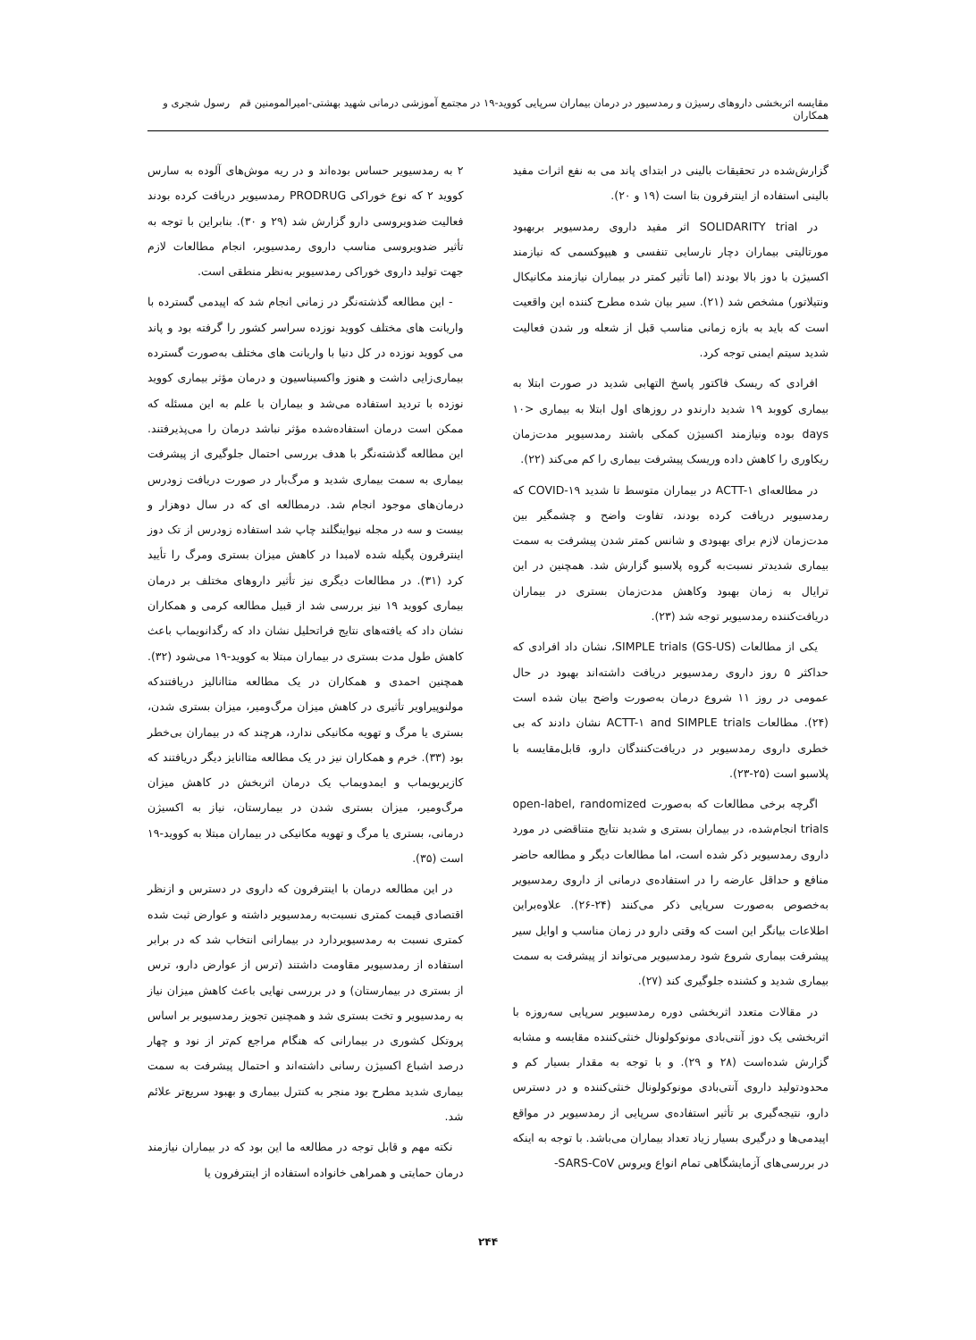مقایسه اثربخشی داروهای رسیژن و رمدسیور در درمان بیماران سرپایی کووید-۱۹ در مجتمع آموزشی درمانی شهید بهشتی-امیرالمومنین قم رسول شجری و همکاران
گزارش‌شده در تحقیقات بالینی در ابتدای پاند می به نفع اثرات مفید بالینی استفاده از اینترفرون بتا است (۱۹ و ۲۰).
در SOLIDARITY trial اثر مفید داروی رمدسیویر بربهبود مورتالیتی بیماران دچار نارسایی تنفسی و هیپوکسمی که نیازمند اکسیژن با دوز بالا بودند (اما تأثیر کمتر در بیماران نیازمند مکانیکال ونتیلاتور) مشخص شد (۲۱). سیر بیان شده مطرح کننده این واقعیت است که باید به بازه زمانی مناسب قبل از شعله ور شدن فعالیت شدید سیتم ایمنی توجه کرد.
افرادی که ریسک فاکتور پاسخ التهابی شدید در صورت ابتلا به بیماری کووبد ۱۹ شدید دارندو در روزهای اول ابتلا به بیماری <۱۰ days بوده ونیازمند اکسیژن کمکی باشند رمدسیویر مدت‌زمان ریکاوری را کاهش داده وریسک پیشرفت بیماری را کم می‌کند (۲۲).
در مطالعه‌ای ‎ACTT-۱‎ در بیماران متوسط تا شدید COVID-۱۹ که رمدسیویر دریافت کرده بودند، تفاوت واضح و چشمگیر بین مدت‌زمان لازم برای بهبودی و شانس کمتر شدن پیشرفت به سمت بیماری شدیدتر نسبت‌به گروه پلاسبو گزارش شد. همچنین در این ترایال به زمان بهبود وکاهش مدت‌زمان بستری در بیماران دریافت‌کننده رمدسیویر توجه شد (۲۳).
یکی از مطالعات SIMPLE trials (GS-US)، نشان داد افرادی که حداکثر ۵ روز داروی رمدسیویر دریافت داشته‌اند بهبود در حال عمومی در روز ۱۱ شروع درمان به‌صورت واضح بیان شده است (۲۴). مطالعات ‎ACTT-۱ and SIMPLE trials‎ نشان دادند که بی خطری داروی رمدسیویر در دریافت‌کنندگان دارو، قابل‌مقایسه با پلاسبو است (۲۵-۲۳).
اگرچه برخی مطالعات که به‌صورت open-label, randomized trials انجام‌شده، در بیماران بستری و شدید نتایج متناقضی در مورد داروی رمدسیویر ذکر شده است، اما مطالعات دیگر و مطالعه حاضر منافع و حداقل عارضه را در استفاده‌ی درمانی از داروی رمدسیویر به‌خصوص به‌صورت سرپایی ذکر می‌کنند (۲۴-۲۶). علاوه‌براین اطلاعات بیانگر این است که وقتی دارو در زمان مناسب و اوایل سیر پیشرفت بیماری شروع شود رمدسیویر می‌تواند از پیشرفت به سمت بیماری شدید و کشنده جلوگیری کند (۲۷).
در مقالات متعدد اثربخشی دوره رمدسیویر سرپایی سه‌روزه با اثربخشی یک دوز آنتی‌بادی مونوکولونال خنثی‌کننده مقایسه و مشابه گزارش شده‌است (۲۸ و ۲۹). و با توجه به مقدار بسیار کم و محدودتولید داروی آنتی‌بادی مونوکولونال خنثی‌کننده و در دسترس دارو، نتیجه‌گیری بر تأثیر استفاده‌ی سرپایی از رمدسیویر در مواقع اپیدمی‌ها و درگیری بسیار زیاد تعداد بیماران می‌باشد. با توجه به اینکه در بررسی‌های آزمایشگاهی تمام انواع ویروس SARS-CoV-
۲ به رمدسیویر حساس بوده‌اند و در ریه موش‌های آلوده به سارس کووید ۲ که نوع خوراکی PRODRUG رمدسیویر دریافت کرده بودند فعالیت ضدویروسی دارو گزارش شد (۲۹ و ۳۰). بنابراین با توجه به تأثیر ضدویروسی مناسب داروی رمدسیویر، انجام مطالعات لازم جهت تولید داروی خوراکی رمدسیویر به‌نظر منطقی است.
- این مطالعه گذشته‌نگر در زمانی انجام شد که اپیدمی گسترده با واریانت های مختلف کووید نوزده سراسر کشور را گرفته بود و پاند می کووید نوزده در کل دنیا با واریانت های مختلف به‌صورت گسترده بیماری‌زایی داشت و هنوز واکسیناسیون و درمان مؤثر بیماری کووید نوزده با تردید استفاده می‌شد و بیماران با علم به این مسئله که ممکن است درمان استفاده‌شده مؤثر نباشد درمان را می‌پذیرفتند. این مطالعه گذشته‌نگر با هدف بررسی احتمال جلوگیری از پیشرفت بیماری به سمت بیماری شدید و مرگ‌بار در صورت دریافت زودرس درمان‌های موجود انجام شد. درمطالعه ای که در سال دوهزار و بیست و سه در مجله نیواینگلند چاپ شد استفاده زودرس از تک دوز اینترفرون پگیله شده لامبدا در کاهش میزان بستری ومرگ را تأیید کرد (۳۱). در مطالعات دیگری نیز تأثیر داروهای مختلف بر درمان بیماری کووید ۱۹ نیز بررسی شد از قبیل مطالعه کرمی و همکاران نشان داد که یافته‌های نتایج فراتحلیل نشان داد که رگدانویماب باعث کاهش طول مدت بستری در بیماران مبتلا به کووید-۱۹ می‌شود (۳۲). همچنین احمدی و همکاران در یک مطالعه متاانالیز دریافتندکه مولنوپیراویر تأثیری در کاهش میزان مرگ‌ومیر، میزان بستری شدن، بستری یا مرگ و تهویه مکانیکی ندارد، هرچند که در بیماران بی‌خطر بود (۳۳). خرم و همکاران نیز در یک مطالعه متاانایز دیگر دریافتند که کازیریویماب و ایمدویماب یک درمان اثربخش در کاهش میزان مرگ‌ومیر، میزان بستری شدن در بیمارستان، نیاز به اکسیژن درمانی، بستری یا مرگ و تهویه مکانیکی در بیماران مبتلا به کووید-۱۹ است (۳۵).
در این مطالعه درمان با اینترفرون که داروی در دسترس و ازنظر اقتصادی قیمت کمتری نسبت‌به رمدسیویر داشته و عوارض ثبت شده کمتری نسبت به رمدسیویردارد در بیمارانی انتخاب شد که در برابر استفاده از رمدسیویر مقاومت داشتند (ترس از عوارض دارو، ترس از بستری در بیمارستان) و در بررسی نهایی باعث کاهش میزان نیاز به رمدسیویر و تخت بستری شد و همچنین تجویز رمدسیویر بر اساس پروتکل کشوری در بیمارانی که هنگام مراجع کم‌تر از نود و چهار درصد اشباع اکسیژن رسانی داشته‌اند و احتمال پیشرفت به سمت بیماری شدید مطرح بود منجر به کنترل بیماری و بهبود سریع‌تر علائم شد.
نکته مهم و قابل توجه در مطالعه ما این بود که در بیماران نیازمند درمان حمایتی و همراهی خانواده استفاده از اینترفرون یا
۲۴۴